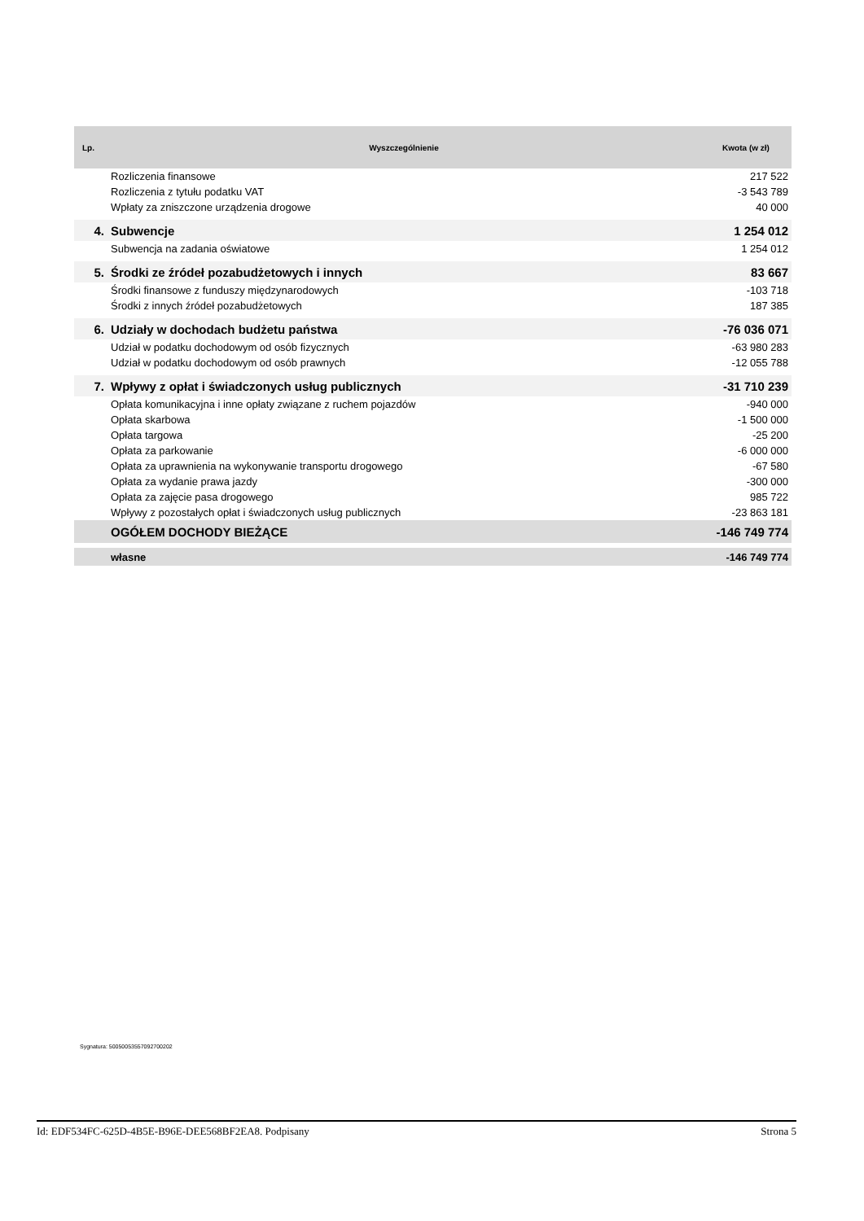| Lp. | Wyszczególnienie | Kwota (w zł) |
| --- | --- | --- |
| | Rozliczenia finansowe | 217 522 |
| | Rozliczenia z tytułu podatku VAT | -3 543 789 |
| | Wpłaty za zniszczone urządzenia drogowe | 40 000 |
| 4. | Subwencje | 1 254 012 |
| | Subwencja na zadania oświatowe | 1 254 012 |
| 5. | Środki ze źródeł pozabudżetowych i innych | 83 667 |
| | Środki finansowe z funduszy międzynarodowych | -103 718 |
| | Środki z innych źródeł pozabudżetowych | 187 385 |
| 6. | Udziały w dochodach budżetu państwa | -76 036 071 |
| | Udział w podatku dochodowym od osób fizycznych | -63 980 283 |
| | Udział w podatku dochodowym od osób prawnych | -12 055 788 |
| 7. | Wpływy z opłat i świadczonych usług publicznych | -31 710 239 |
| | Opłata komunikacyjna i inne opłaty związane z ruchem pojazdów | -940 000 |
| | Opłata skarbowa | -1 500 000 |
| | Opłata targowa | -25 200 |
| | Opłata za parkowanie | -6 000 000 |
| | Opłata za uprawnienia na wykonywanie transportu drogowego | -67 580 |
| | Opłata za wydanie prawa jazdy | -300 000 |
| | Opłata za zajęcie pasa drogowego | 985 722 |
| | Wpływy z pozostałych opłat i świadczonych usług publicznych | -23 863 181 |
| | OGÓŁEM DOCHODY BIEŻĄCE | -146 749 774 |
| | własne | -146 749 774 |
Sygnatura: 50050053557092700202
Id: EDF534FC-625D-4B5E-B96E-DEE568BF2EA8. Podpisany Strona 5